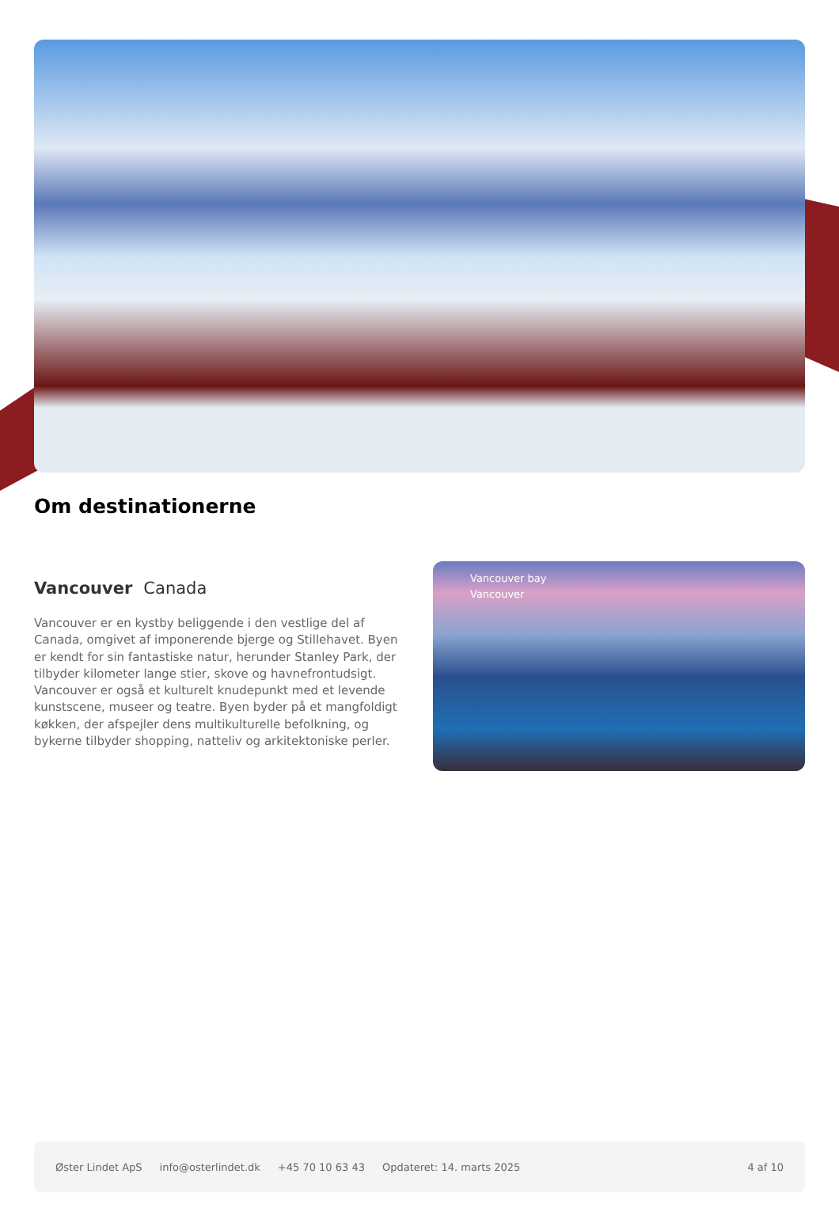Om destinationerne
Vancouver Canada
Vancouver er en kystby beliggende i den vestlige del af Canada, omgivet af imponerende bjerge og Stillehavet. Byen er kendt for sin fantastiske natur, herunder Stanley Park, der tilbyder kilometer lange stier, skove og havnefrontudsigt. Vancouver er også et kulturelt knudepunkt med et levende kunstscene, museer og teatre. Byen byder på et mangfoldigt køkken, der afspejler dens multikulturelle befolkning, og bykerne tilbyder shopping, natteliv og arkitektoniske perler.
Vancouver bay
Vancouver
Øster Lindet ApS info@osterlindet.dk +45 70 10 63 43 Opdateret: 14. marts 2025 4 af 10